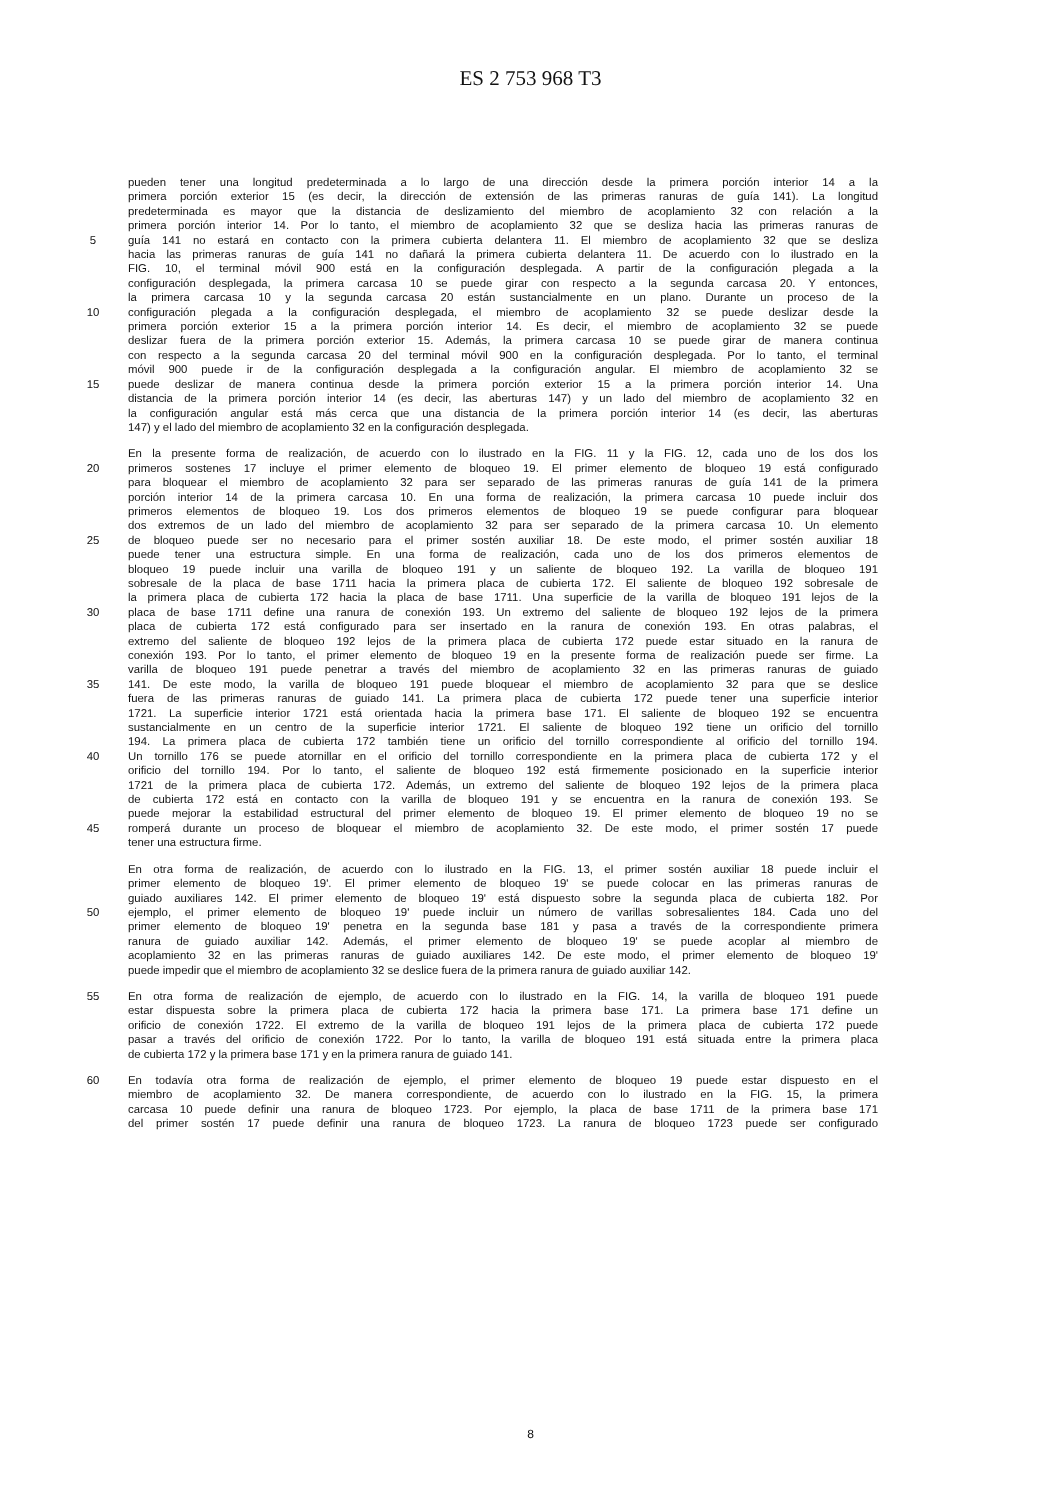ES 2 753 968 T3
pueden tener una longitud predeterminada a lo largo de una dirección desde la primera porción interior 14 a la
primera porción exterior 15 (es decir, la dirección de extensión de las primeras ranuras de guía 141). La longitud
predeterminada es mayor que la distancia de deslizamiento del miembro de acoplamiento 32 con relación a la
primera porción interior 14. Por lo tanto, el miembro de acoplamiento 32 que se desliza hacia las primeras ranuras de
5 guía 141 no estará en contacto con la primera cubierta delantera 11. El miembro de acoplamiento 32 que se desliza
hacia las primeras ranuras de guía 141 no dañará la primera cubierta delantera 11. De acuerdo con lo ilustrado en la
FIG. 10, el terminal móvil 900 está en la configuración desplegada. A partir de la configuración plegada a la
configuración desplegada, la primera carcasa 10 se puede girar con respecto a la segunda carcasa 20. Y entonces,
la primera carcasa 10 y la segunda carcasa 20 están sustancialmente en un plano. Durante un proceso de la
10 configuración plegada a la configuración desplegada, el miembro de acoplamiento 32 se puede deslizar desde la
primera porción exterior 15 a la primera porción interior 14. Es decir, el miembro de acoplamiento 32 se puede
deslizar fuera de la primera porción exterior 15. Además, la primera carcasa 10 se puede girar de manera continua
con respecto a la segunda carcasa 20 del terminal móvil 900 en la configuración desplegada. Por lo tanto, el terminal
móvil 900 puede ir de la configuración desplegada a la configuración angular. El miembro de acoplamiento 32 se
15 puede deslizar de manera continua desde la primera porción exterior 15 a la primera porción interior 14. Una
distancia de la primera porción interior 14 (es decir, las aberturas 147) y un lado del miembro de acoplamiento 32 en
la configuración angular está más cerca que una distancia de la primera porción interior 14 (es decir, las aberturas
147) y el lado del miembro de acoplamiento 32 en la configuración desplegada.
En la presente forma de realización, de acuerdo con lo ilustrado en la FIG. 11 y la FIG. 12, cada uno de los dos los
20 primeros sostenes 17 incluye el primer elemento de bloqueo 19. El primer elemento de bloqueo 19 está configurado
para bloquear el miembro de acoplamiento 32 para ser separado de las primeras ranuras de guía 141 de la primera
porción interior 14 de la primera carcasa 10. En una forma de realización, la primera carcasa 10 puede incluir dos
primeros elementos de bloqueo 19. Los dos primeros elementos de bloqueo 19 se puede configurar para bloquear
dos extremos de un lado del miembro de acoplamiento 32 para ser separado de la primera carcasa 10. Un elemento
25 de bloqueo puede ser no necesario para el primer sostén auxiliar 18. De este modo, el primer sostén auxiliar 18
puede tener una estructura simple. En una forma de realización, cada uno de los dos primeros elementos de
bloqueo 19 puede incluir una varilla de bloqueo 191 y un saliente de bloqueo 192. La varilla de bloqueo 191
sobresale de la placa de base 1711 hacia la primera placa de cubierta 172. El saliente de bloqueo 192 sobresale de
la primera placa de cubierta 172 hacia la placa de base 1711. Una superficie de la varilla de bloqueo 191 lejos de la
30 placa de base 1711 define una ranura de conexión 193. Un extremo del saliente de bloqueo 192 lejos de la primera
placa de cubierta 172 está configurado para ser insertado en la ranura de conexión 193. En otras palabras, el
extremo del saliente de bloqueo 192 lejos de la primera placa de cubierta 172 puede estar situado en la ranura de
conexión 193. Por lo tanto, el primer elemento de bloqueo 19 en la presente forma de realización puede ser firme. La
varilla de bloqueo 191 puede penetrar a través del miembro de acoplamiento 32 en las primeras ranuras de guiado
35 141. De este modo, la varilla de bloqueo 191 puede bloquear el miembro de acoplamiento 32 para que se deslice
fuera de las primeras ranuras de guiado 141. La primera placa de cubierta 172 puede tener una superficie interior
1721. La superficie interior 1721 está orientada hacia la primera base 171. El saliente de bloqueo 192 se encuentra
sustancialmente en un centro de la superficie interior 1721. El saliente de bloqueo 192 tiene un orificio del tornillo
194. La primera placa de cubierta 172 también tiene un orificio del tornillo correspondiente al orificio del tornillo 194.
40 Un tornillo 176 se puede atornillar en el orificio del tornillo correspondiente en la primera placa de cubierta 172 y el
orificio del tornillo 194. Por lo tanto, el saliente de bloqueo 192 está firmemente posicionado en la superficie interior
1721 de la primera placa de cubierta 172. Además, un extremo del saliente de bloqueo 192 lejos de la primera placa
de cubierta 172 está en contacto con la varilla de bloqueo 191 y se encuentra en la ranura de conexión 193. Se
puede mejorar la estabilidad estructural del primer elemento de bloqueo 19. El primer elemento de bloqueo 19 no se
45 romperá durante un proceso de bloquear el miembro de acoplamiento 32. De este modo, el primer sostén 17 puede
tener una estructura firme.
En otra forma de realización, de acuerdo con lo ilustrado en la FIG. 13, el primer sostén auxiliar 18 puede incluir el
primer elemento de bloqueo 19'. El primer elemento de bloqueo 19' se puede colocar en las primeras ranuras de
guiado auxiliares 142. El primer elemento de bloqueo 19' está dispuesto sobre la segunda placa de cubierta 182. Por
50 ejemplo, el primer elemento de bloqueo 19' puede incluir un número de varillas sobresalientes 184. Cada uno del
primer elemento de bloqueo 19' penetra en la segunda base 181 y pasa a través de la correspondiente primera
ranura de guiado auxiliar 142. Además, el primer elemento de bloqueo 19' se puede acoplar al miembro de
acoplamiento 32 en las primeras ranuras de guiado auxiliares 142. De este modo, el primer elemento de bloqueo 19'
puede impedir que el miembro de acoplamiento 32 se deslice fuera de la primera ranura de guiado auxiliar 142.
55 En otra forma de realización de ejemplo, de acuerdo con lo ilustrado en la FIG. 14, la varilla de bloqueo 191 puede
estar dispuesta sobre la primera placa de cubierta 172 hacia la primera base 171. La primera base 171 define un
orificio de conexión 1722. El extremo de la varilla de bloqueo 191 lejos de la primera placa de cubierta 172 puede
pasar a través del orificio de conexión 1722. Por lo tanto, la varilla de bloqueo 191 está situada entre la primera placa
de cubierta 172 y la primera base 171 y en la primera ranura de guiado 141.
60 En todavía otra forma de realización de ejemplo, el primer elemento de bloqueo 19 puede estar dispuesto en el
miembro de acoplamiento 32. De manera correspondiente, de acuerdo con lo ilustrado en la FIG. 15, la primera
carcasa 10 puede definir una ranura de bloqueo 1723. Por ejemplo, la placa de base 1711 de la primera base 171
del primer sostén 17 puede definir una ranura de bloqueo 1723. La ranura de bloqueo 1723 puede ser configurado
8